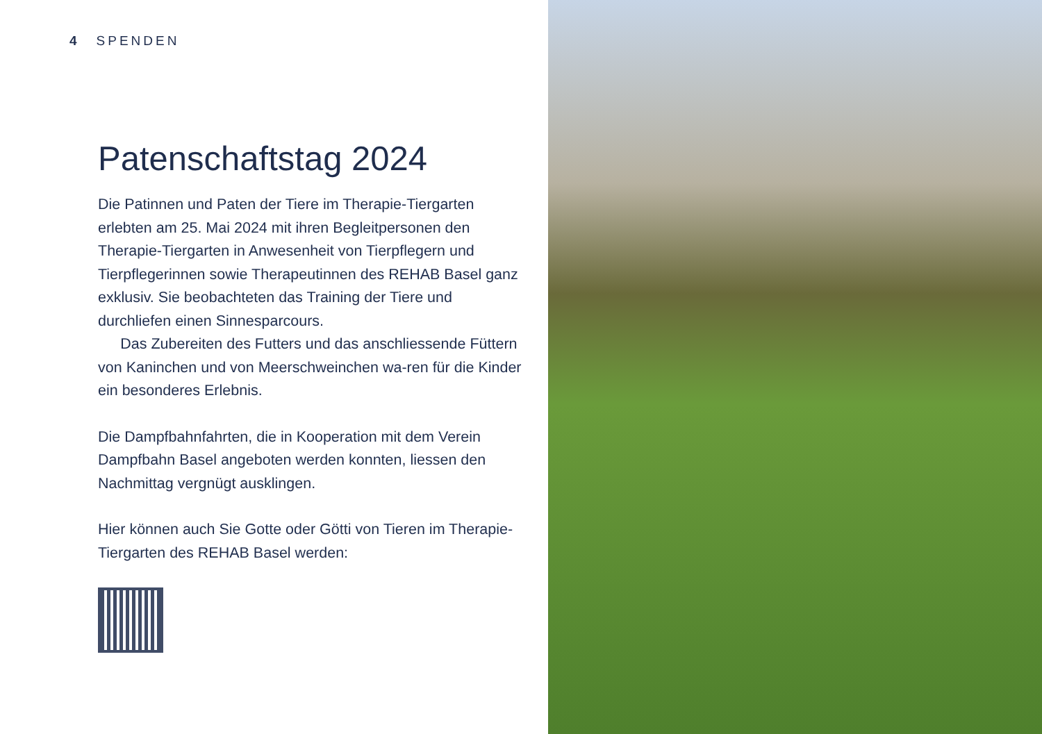4 SPENDEN
Patenschaftstag 2024
Die Patinnen und Paten der Tiere im Therapie-Tiergarten erlebten am 25. Mai 2024 mit ihren Begleitpersonen den Therapie-Tiergarten in Anwesenheit von Tierpflegern und Tierpflegerinnen sowie Therapeutinnen des REHAB Basel ganz exklusiv. Sie beobachteten das Training der Tiere und durchliefen einen Sinnesparcours.
  Das Zubereiten des Futters und das anschliessende Füttern von Kaninchen und von Meerschweinchen wa-ren für die Kinder ein besonderes Erlebnis.
Die Dampfbahnfahrten, die in Kooperation mit dem Verein Dampfbahn Basel angeboten werden konnten, liessen den Nachmittag vergnügt ausklingen.
Hier können auch Sie Gotte oder Götti von Tieren im Therapie-Tiergarten des REHAB Basel werden: